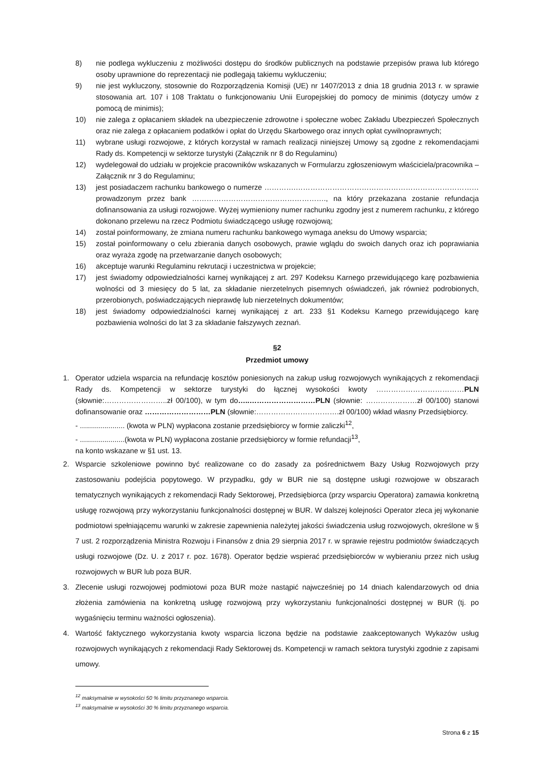8) nie podlega wykluczeniu z możliwości dostępu do środków publicznych na podstawie przepisów prawa lub którego osoby uprawnione do reprezentacji nie podlegają takiemu wykluczeniu;
9) nie jest wykluczony, stosownie do Rozporządzenia Komisji (UE) nr 1407/2013 z dnia 18 grudnia 2013 r. w sprawie stosowania art. 107 i 108 Traktatu o funkcjonowaniu Unii Europejskiej do pomocy de minimis (dotyczy umów z pomocą de minimis);
10) nie zalega z opłacaniem składek na ubezpieczenie zdrowotne i społeczne wobec Zakładu Ubezpieczeń Społecznych oraz nie zalega z opłacaniem podatków i opłat do Urzędu Skarbowego oraz innych opłat cywilnoprawnych;
11) wybrane usługi rozwojowe, z których korzystał w ramach realizacji niniejszej Umowy są zgodne z rekomendacjami Rady ds. Kompetencji w sektorze turystyki (Załącznik nr 8 do Regulaminu)
12) wydelegował do udziału w projekcie pracowników wskazanych w Formularzu zgłoszeniowym właściciela/pracownika – Załącznik nr 3 do Regulaminu;
13) jest posiadaczem rachunku bankowego o numerze ………….………………………………………………………………… prowadzonym przez bank ………………………………………………., na który przekazana zostanie refundacja dofinansowania za usługi rozwojowe. Wyżej wymieniony numer rachunku zgodny jest z numerem rachunku, z którego dokonano przelewu na rzecz Podmiotu świadczącego usługę rozwojową;
14) został poinformowany, że zmiana numeru rachunku bankowego wymaga aneksu do Umowy wsparcia;
15) został poinformowany o celu zbierania danych osobowych, prawie wglądu do swoich danych oraz ich poprawiania oraz wyraża zgodę na przetwarzanie danych osobowych;
16) akceptuje warunki Regulaminu rekrutacji i uczestnictwa w projekcie;
17) jest świadomy odpowiedzialności karnej wynikającej z art. 297 Kodeksu Karnego przewidującego karę pozbawienia wolności od 3 miesięcy do 5 lat, za składanie nierzetelnych pisemnych oświadczeń, jak również podrobionych, przerobionych, poświadczających nieprawdę lub nierzetelnych dokumentów;
18) jest świadomy odpowiedzialności karnej wynikającej z art. 233 §1 Kodeksu Karnego przewidującego karę pozbawienia wolności do lat 3 za składanie fałszywych zeznań.
§2
Przedmiot umowy
1. Operator udziela wsparcia na refundację kosztów poniesionych na zakup usług rozwojowych wynikających z rekomendacji Rady ds. Kompetencji w sektorze turystyki do łącznej wysokości kwoty ………………………………PLN (słownie:……………………..zł 00/100), w tym do…..………………………PLN (słownie: …………………zł 00/100) stanowi dofinansowanie oraz ………………………PLN (słownie:…………………………….zł 00/100) wkład własny Przedsiębiorcy.
- ...................... (kwota w PLN) wypłacona zostanie przedsiębiorcy w formie zaliczki<sup>12</sup>,
- ......................(kwota w PLN) wypłacona zostanie przedsiębiorcy w formie refundacji<sup>13</sup>,
na konto wskazane w §1 ust. 13.
2. Wsparcie szkoleniowe powinno być realizowane co do zasady za pośrednictwem Bazy Usług Rozwojowych przy zastosowaniu podejścia popytowego. W przypadku, gdy w BUR nie są dostępne usługi rozwojowe w obszarach tematycznych wynikających z rekomendacji Rady Sektorowej, Przedsiębiorca (przy wsparciu Operatora) zamawia konkretną usługę rozwojową przy wykorzystaniu funkcjonalności dostępnej w BUR. W dalszej kolejności Operator zleca jej wykonanie podmiotowi spełniającemu warunki w zakresie zapewnienia należytej jakości świadczenia usług rozwojowych, określone w § 7 ust. 2 rozporządzenia Ministra Rozwoju i Finansów z dnia 29 sierpnia 2017 r. w sprawie rejestru podmiotów świadczących usługi rozwojowe (Dz. U. z 2017 r. poz. 1678). Operator będzie wspierać przedsiębiorców w wybieraniu przez nich usług rozwojowych w BUR lub poza BUR.
3. Zlecenie usługi rozwojowej podmiotowi poza BUR może nastąpić najwcześniej po 14 dniach kalendarzowych od dnia złożenia zamówienia na konkretną usługę rozwojową przy wykorzystaniu funkcjonalności dostępnej w BUR (tj. po wygaśnięciu terminu ważności ogłoszenia).
4. Wartość faktycznego wykorzystania kwoty wsparcia liczona będzie na podstawie zaakceptowanych Wykazów usług rozwojowych wynikających z rekomendacji Rady Sektorowej ds. Kompetencji w ramach sektora turystyki zgodnie z zapisami umowy.
<sup>12</sup> maksymalnie w wysokości 50 % limitu przyznanego wsparcia.
<sup>13</sup> maksymalnie w wysokości 30 % limitu przyznanego wsparcia.
Strona 6 z 15